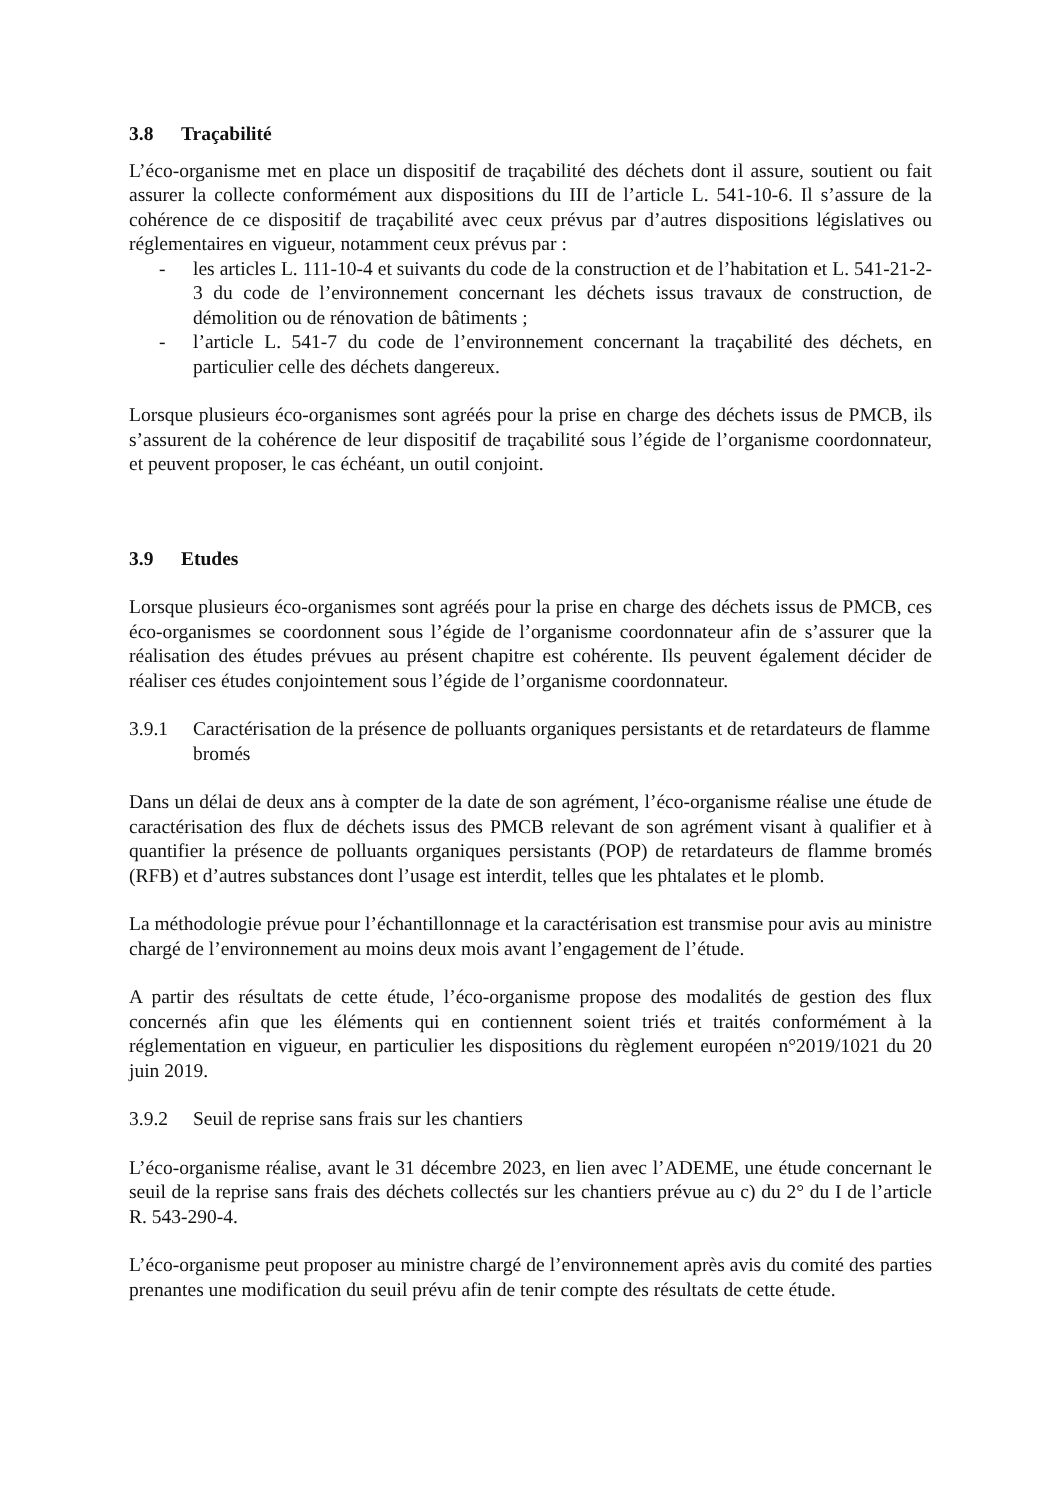3.8 Traçabilité
L’éco-organisme met en place un dispositif de traçabilité des déchets dont il assure, soutient ou fait assurer la collecte conformément aux dispositions du III de l’article L. 541-10-6. Il s’assure de la cohérence de ce dispositif de traçabilité avec ceux prévus par d’autres dispositions législatives ou réglementaires en vigueur, notamment ceux prévus par :
- les articles L. 111-10-4 et suivants du code de la construction et de l’habitation et L. 541-21-2-3 du code de l’environnement concernant les déchets issus travaux de construction, de démolition ou de rénovation de bâtiments ;
- l’article L. 541-7 du code de l’environnement concernant la traçabilité des déchets, en particulier celle des déchets dangereux.
Lorsque plusieurs éco-organismes sont agréés pour la prise en charge des déchets issus de PMCB, ils s’assurent de la cohérence de leur dispositif de traçabilité sous l’égide de l’organisme coordonnateur, et peuvent proposer, le cas échéant, un outil conjoint.
3.9 Etudes
Lorsque plusieurs éco-organismes sont agréés pour la prise en charge des déchets issus de PMCB, ces éco-organismes se coordonnent sous l’égide de l’organisme coordonnateur afin de s’assurer que la réalisation des études prévues au présent chapitre est cohérente. Ils peuvent également décider de réaliser ces études conjointement sous l’égide de l’organisme coordonnateur.
3.9.1 Caractérisation de la présence de polluants organiques persistants et de retardateurs de flamme bromés
Dans un délai de deux ans à compter de la date de son agrément, l’éco-organisme réalise une étude de caractérisation des flux de déchets issus des PMCB relevant de son agrément visant à qualifier et à quantifier la présence de polluants organiques persistants (POP) de retardateurs de flamme bromés (RFB) et d’autres substances dont l’usage est interdit, telles que les phtalates et le plomb.
La méthodologie prévue pour l’échantillonnage et la caractérisation est transmise pour avis au ministre chargé de l’environnement au moins deux mois avant l’engagement de l’étude.
A partir des résultats de cette étude, l’éco-organisme propose des modalités de gestion des flux concernés afin que les éléments qui en contiennent soient triés et traités conformément à la réglementation en vigueur, en particulier les dispositions du règlement européen n°2019/1021 du 20 juin 2019.
3.9.2 Seuil de reprise sans frais sur les chantiers
L’éco-organisme réalise, avant le 31 décembre 2023, en lien avec l’ADEME, une étude concernant le seuil de la reprise sans frais des déchets collectés sur les chantiers prévue au c) du 2° du I de l’article R. 543-290-4.
L’éco-organisme peut proposer au ministre chargé de l’environnement après avis du comité des parties prenantes une modification du seuil prévu afin de tenir compte des résultats de cette étude.